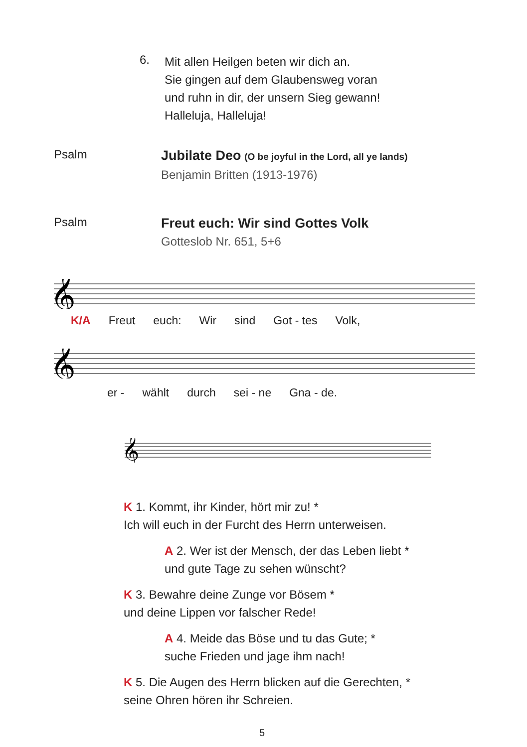6.
Mit allen Heilgen beten wir dich an.
Sie gingen auf dem Glaubensweg voran
und ruhn in dir, der unsern Sieg gewann!
Halleluja, Halleluja!
Psalm
Jubilate Deo (O be joyful in the Lord, all ye lands)
Benjamin Britten (1913-1976)
Psalm
Freut euch: Wir sind Gottes Volk
Gotteslob Nr. 651, 5+6
𝄞
K/A Freut euch: Wir sind Got - tes Volk,
𝄞
er - wählt durch sei - ne Gna - de.
𝄞
K 1. Kommt, ihr Kinder, hört mir zu! *
Ich will euch in der Furcht des Herrn unterweisen.
A 2. Wer ist der Mensch, der das Leben liebt *
und gute Tage zu sehen wünscht?
K 3. Bewahre deine Zunge vor Bösem *
und deine Lippen vor falscher Rede!
A 4. Meide das Böse und tu das Gute; *
suche Frieden und jage ihm nach!
K 5. Die Augen des Herrn blicken auf die Gerechten, *
seine Ohren hören ihr Schreien.
5